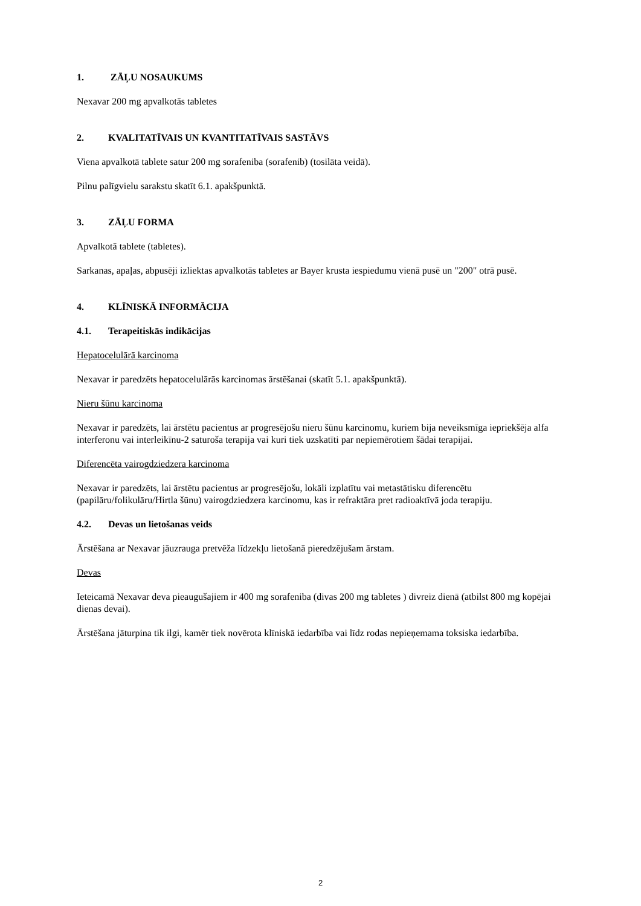1. ZĀĻU NOSAUKUMS
Nexavar 200 mg apvalkotās tabletes
2. KVALITATĪVAIS UN KVANTITATĪVAIS SASTĀVS
Viena apvalkotā tablete satur 200 mg sorafeniba (sorafenib) (tosilāta veidā).
Pilnu palīgvielu sarakstu skatīt 6.1. apakšpunktā.
3. ZĀĻU FORMA
Apvalkotā tablete (tabletes).
Sarkanas, apaļas, abpusēji izliektas apvalkotās tabletes ar Bayer krusta iespiedumu vienā pusē un "200" otrā pusē.
4. KLĪNISKĀ INFORMĀCIJA
4.1. Terapeitiskās indikācijas
Hepatocelulārā karcinoma
Nexavar ir paredzēts hepatocelulārās karcinomas ārstēšanai (skatīt 5.1. apakšpunktā).
Nieru šūnu karcinoma
Nexavar ir paredzēts, lai ārstētu pacientus ar progresējošu nieru šūnu karcinomu, kuriem bija neveiksmīga iepriekšēja alfa interferonu vai interleikīnu-2 saturoša terapija vai kuri tiek uzskatīti par nepiemērotiem šādai terapijai.
Diferencēta vairogdziedzera karcinoma
Nexavar ir paredzēts, lai ārstētu pacientus ar progresējošu, lokāli izplatītu vai metastātisku diferencētu (papilāru/folikulāru/Hirtla šūnu) vairogdziedzera karcinomu, kas ir refraktāra pret radioaktīvā joda terapiju.
4.2. Devas un lietošanas veids
Ārstēšana ar Nexavar jāuzrauga pretvēža līdzekļu lietošanā pieredzējušam ārstam.
Devas
Ieteicamā Nexavar deva pieaugušajiem ir 400 mg sorafeniba (divas 200 mg tabletes ) divreiz dienā (atbilst 800 mg kopējai dienas devai).
Ārstēšana jāturpina tik ilgi, kamēr tiek novērota klīniskā iedarbība vai līdz rodas nepieņemama toksiska iedarbība.
2